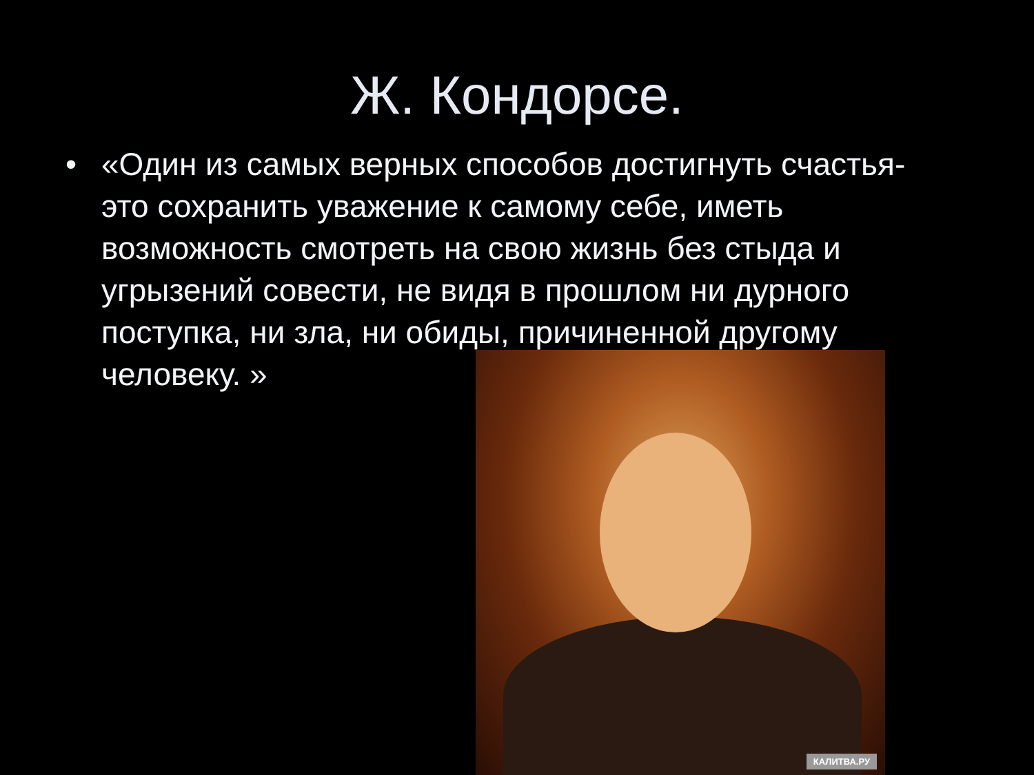Ж. Кондорсе.
• «Один из самых верных способов достигнуть счастья- это сохранить уважение к самому себе, иметь возможность смотреть на свою жизнь без стыда и угрызений совести, не видя в прошлом ни дурного поступка, ни зла, ни обиды, причиненной другому человеку. »
КАЛИТВА.РУ